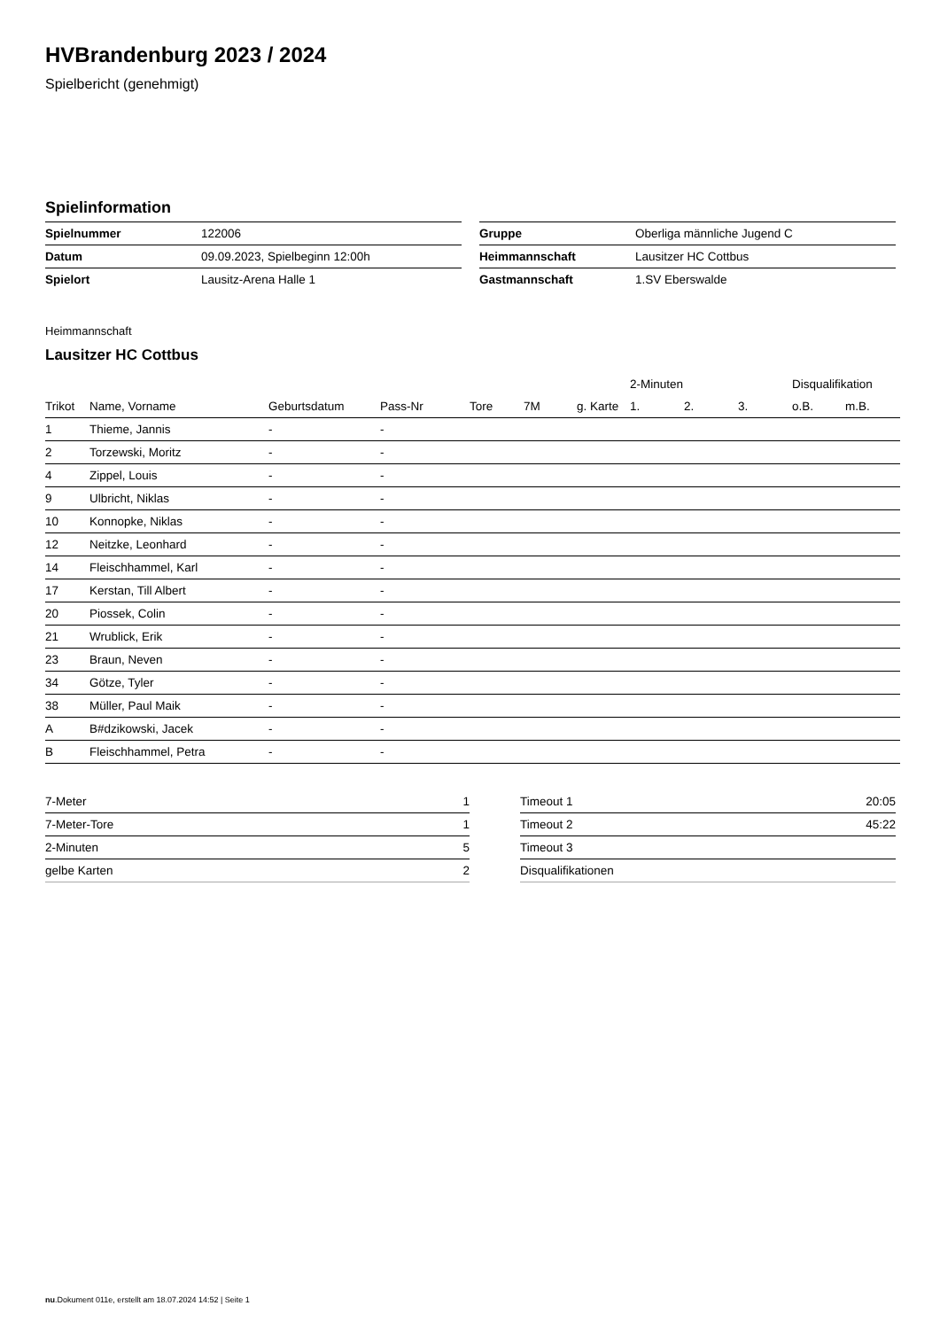HVBrandenburg 2023 / 2024
Spielbericht (genehmigt)
Spielinformation
| Spielnummer | 122006 |
| Datum | 09.09.2023, Spielbeginn 12:00h |
| Spielort | Lausitz-Arena Halle 1 |
| Gruppe | Oberliga männliche Jugend C |
| Heimmannschaft | Lausitzer HC Cottbus |
| Gastmannschaft | 1.SV Eberswalde |
Heimmannschaft
Lausitzer HC Cottbus
| | | | | | | | 2-Minuten | | | Disqualifikation | |
| --- | --- | --- | --- | --- | --- | --- | --- | --- | --- | --- | --- |
| Trikot | Name, Vorname | Geburtsdatum | Pass-Nr | Tore | 7M | g. Karte | 1. | 2. | 3. | o.B. | m.B. |
| 1 | Thieme, Jannis | - | - | | | | | | | | |
| 2 | Torzewski, Moritz | - | - | | | | | | | | |
| 4 | Zippel, Louis | - | - | | | | | | | | |
| 9 | Ulbricht, Niklas | - | - | | | | | | | | |
| 10 | Konnopke, Niklas | - | - | | | | | | | | |
| 12 | Neitzke, Leonhard | - | - | | | | | | | | |
| 14 | Fleischhammel, Karl | - | - | | | | | | | | |
| 17 | Kerstan, Till Albert | - | - | | | | | | | | |
| 20 | Piossek, Colin | - | - | | | | | | | | |
| 21 | Wrublick, Erik | - | - | | | | | | | | |
| 23 | Braun, Neven | - | - | | | | | | | | |
| 34 | Götze, Tyler | - | - | | | | | | | | |
| 38 | Müller, Paul Maik | - | - | | | | | | | | |
| A | B#dzikowski, Jacek | - | - | | | | | | | | |
| B | Fleischhammel, Petra | - | - | | | | | | | | |
| 7-Meter | 1 |
| 7-Meter-Tore | 1 |
| 2-Minuten | 5 |
| gelbe Karten | 2 |
| Timeout 1 | 20:05 |
| Timeout 2 | 45:22 |
| Timeout 3 | |
| Disqualifikationen | |
nu.Dokument 011e, erstellt am 18.07.2024 14:52 | Seite 1